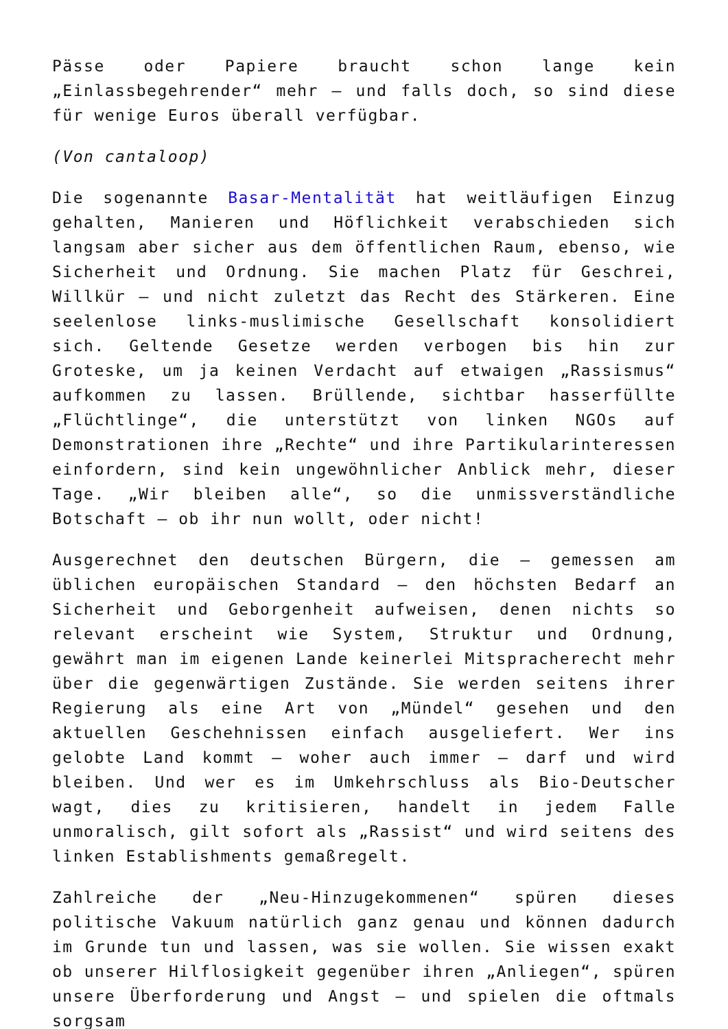Pässe oder Papiere braucht schon lange kein „Einlassbegehrender“ mehr – und falls doch, so sind diese für wenige Euros überall verfügbar.
(Von cantaloop)
Die sogenannte Basar-Mentalität hat weitläufigen Einzug gehalten, Manieren und Höflichkeit verabschieden sich langsam aber sicher aus dem öffentlichen Raum, ebenso, wie Sicherheit und Ordnung. Sie machen Platz für Geschrei, Willkür – und nicht zuletzt das Recht des Stärkeren. Eine seelenlose links-muslimische Gesellschaft konsolidiert sich. Geltende Gesetze werden verbogen bis hin zur Groteske, um ja keinen Verdacht auf etwaigen „Rassismus“ aufkommen zu lassen. Brüllende, sichtbar hasserfüllte „Flüchtlinge“, die unterstützt von linken NGOs auf Demonstrationen ihre „Rechte“ und ihre Partikularinteressen einfordern, sind kein ungewöhnlicher Anblick mehr, dieser Tage. „Wir bleiben alle“, so die unmissverständliche Botschaft – ob ihr nun wollt, oder nicht!
Ausgerechnet den deutschen Bürgern, die – gemessen am üblichen europäischen Standard – den höchsten Bedarf an Sicherheit und Geborgenheit aufweisen, denen nichts so relevant erscheint wie System, Struktur und Ordnung, gewährt man im eigenen Lande keinerlei Mitspracherecht mehr über die gegenwärtigen Zustände. Sie werden seitens ihrer Regierung als eine Art von „Mündel“ gesehen und den aktuellen Geschehnissen einfach ausgeliefert. Wer ins gelobte Land kommt – woher auch immer – darf und wird bleiben. Und wer es im Umkehrschluss als Bio-Deutscher wagt, dies zu kritisieren, handelt in jedem Falle unmoralisch, gilt sofort als „Rassist“ und wird seitens des linken Establishments gemaßregelt.
Zahlreiche der „Neu-Hinzugekommenen“ spüren dieses politische Vakuum natürlich ganz genau und können dadurch im Grunde tun und lassen, was sie wollen. Sie wissen exakt ob unserer Hilflosigkeit gegenüber ihren „Anliegen“, spüren unsere Überforderung und Angst – und spielen die oftmals sorgsam